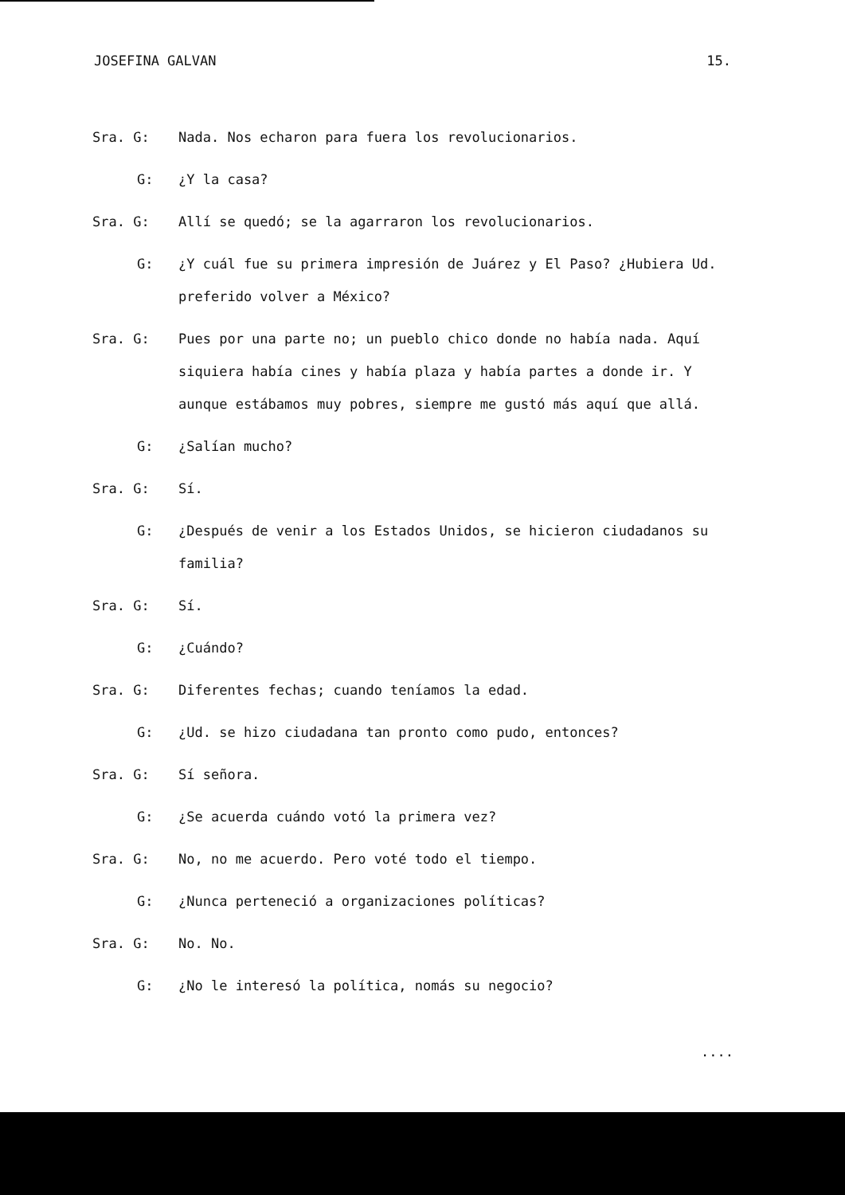JOSEFINA GALVAN 15.
Sra. G: Nada. Nos echaron para fuera los revolucionarios.
G: ¿Y la casa?
Sra. G: Allí se quedó; se la agarraron los revolucionarios.
G: ¿Y cuál fue su primera impresión de Juárez y El Paso? ¿Hubiera Ud. preferido volver a México?
Sra. G: Pues por una parte no; un pueblo chico donde no había nada. Aquí siquiera había cines y había plaza y había partes a donde ir. Y aunque estábamos muy pobres, siempre me gustó más aquí que allá.
G: ¿Salían mucho?
Sra. G: Sí.
G: ¿Después de venir a los Estados Unidos, se hicieron ciudadanos su familia?
Sra. G: Sí.
G: ¿Cuándo?
Sra. G: Diferentes fechas; cuando teníamos la edad.
G: ¿Ud. se hizo ciudadana tan pronto como pudo, entonces?
Sra. G: Sí señora.
G: ¿Se acuerda cuándo votó la primera vez?
Sra. G: No, no me acuerdo. Pero voté todo el tiempo.
G: ¿Nunca perteneció a organizaciones políticas?
Sra. G: No. No.
G: ¿No le interesó la política, nomás su negocio?
....